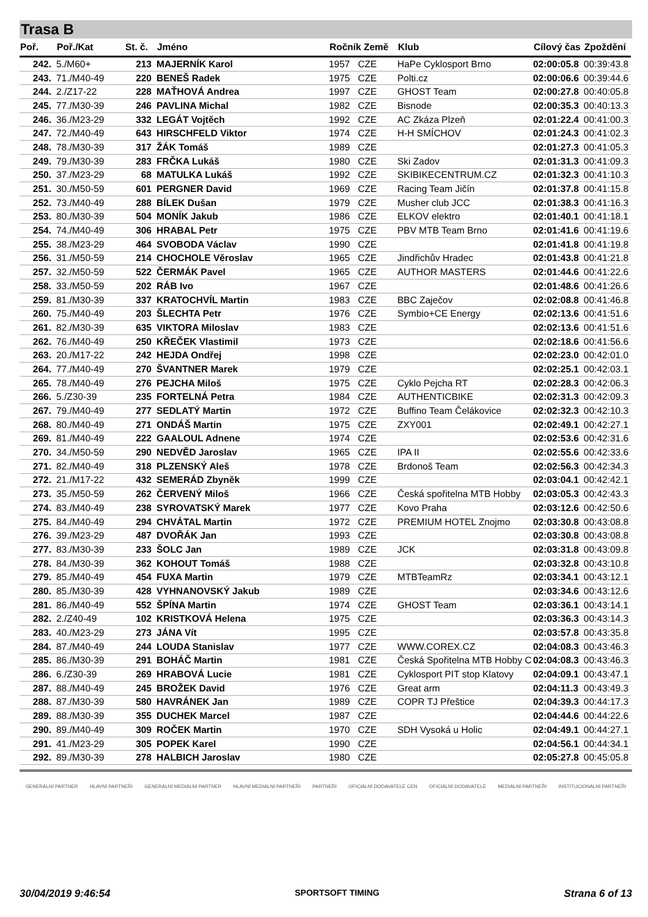Trasa B
| Poř. | Poř./Kat | St. č. | Jméno | Ročník Země | Klub | Cílový čas | Zpoždění |
| --- | --- | --- | --- | --- | --- | --- | --- |
| 242. | 5./M60+ | 213 | MAJERNÍK Karol | 1957 CZE | HaPe Cyklosport Brno | 02:00:05.8 | 00:39:43.8 |
| 243. | 71./M40-49 | 220 | BENEŠ Radek | 1975 CZE | Polti.cz | 02:00:06.6 | 00:39:44.6 |
| 244. | 2./Z17-22 | 228 | MAŤHOVÁ Andrea | 1997 CZE | GHOST Team | 02:00:27.8 | 00:40:05.8 |
| 245. | 77./M30-39 | 246 | PAVLINA Michal | 1982 CZE | Bisnode | 02:00:35.3 | 00:40:13.3 |
| 246. | 36./M23-29 | 332 | LEGÁT Vojtěch | 1992 CZE | AC Zkáza Plzeň | 02:01:22.4 | 00:41:00.3 |
| 247. | 72./M40-49 | 643 | HIRSCHFELD Viktor | 1974 CZE | H-H SMÍCHOV | 02:01:24.3 | 00:41:02.3 |
| 248. | 78./M30-39 | 317 | ŽÁK Tomáš | 1989 CZE | | 02:01:27.3 | 00:41:05.3 |
| 249. | 79./M30-39 | 283 | FRČKA Lukáš | 1980 CZE | Ski Zadov | 02:01:31.3 | 00:41:09.3 |
| 250. | 37./M23-29 | 68 | MATULKA Lukáš | 1992 CZE | SKIBIKECENTRUM.CZ | 02:01:32.3 | 00:41:10.3 |
| 251. | 30./M50-59 | 601 | PERGNER David | 1969 CZE | Racing Team Jičín | 02:01:37.8 | 00:41:15.8 |
| 252. | 73./M40-49 | 288 | BÍLEK Dušan | 1979 CZE | Musher club JCC | 02:01:38.3 | 00:41:16.3 |
| 253. | 80./M30-39 | 504 | MONÍK Jakub | 1986 CZE | ELKOV elektro | 02:01:40.1 | 00:41:18.1 |
| 254. | 74./M40-49 | 306 | HRABAL Petr | 1975 CZE | PBV MTB Team Brno | 02:01:41.6 | 00:41:19.6 |
| 255. | 38./M23-29 | 464 | SVOBODA Václav | 1990 CZE | | 02:01:41.8 | 00:41:19.8 |
| 256. | 31./M50-59 | 214 | CHOCHOLE Věroslav | 1965 CZE | Jindřichův Hradec | 02:01:43.8 | 00:41:21.8 |
| 257. | 32./M50-59 | 522 | ČERMÁK Pavel | 1965 CZE | AUTHOR MASTERS | 02:01:44.6 | 00:41:22.6 |
| 258. | 33./M50-59 | 202 | RÁB Ivo | 1967 CZE | | 02:01:48.6 | 00:41:26.6 |
| 259. | 81./M30-39 | 337 | KRATOCHVÍL Martin | 1983 CZE | BBC Zaječov | 02:02:08.8 | 00:41:46.8 |
| 260. | 75./M40-49 | 203 | ŠLECHTA Petr | 1976 CZE | Symbio+CE Energy | 02:02:13.6 | 00:41:51.6 |
| 261. | 82./M30-39 | 635 | VIKTORA Miloslav | 1983 CZE | | 02:02:13.6 | 00:41:51.6 |
| 262. | 76./M40-49 | 250 | KŘEČEK Vlastimil | 1973 CZE | | 02:02:18.6 | 00:41:56.6 |
| 263. | 20./M17-22 | 242 | HEJDA Ondřej | 1998 CZE | | 02:02:23.0 | 00:42:01.0 |
| 264. | 77./M40-49 | 270 | ŠVANTNER Marek | 1979 CZE | | 02:02:25.1 | 00:42:03.1 |
| 265. | 78./M40-49 | 276 | PEJCHA Miloš | 1975 CZE | Cyklo Pejcha RT | 02:02:28.3 | 00:42:06.3 |
| 266. | 5./Z30-39 | 235 | FORTELNÁ Petra | 1984 CZE | AUTHENTICBIKE | 02:02:31.3 | 00:42:09.3 |
| 267. | 79./M40-49 | 277 | SEDLATÝ Martin | 1972 CZE | Buffino Team Čelákovice | 02:02:32.3 | 00:42:10.3 |
| 268. | 80./M40-49 | 271 | ONDÁŠ Martin | 1975 CZE | ZXY001 | 02:02:49.1 | 00:42:27.1 |
| 269. | 81./M40-49 | 222 | GAALOUL Adnene | 1974 CZE | | 02:02:53.6 | 00:42:31.6 |
| 270. | 34./M50-59 | 290 | NEDVĚD Jaroslav | 1965 CZE | IPA II | 02:02:55.6 | 00:42:33.6 |
| 271. | 82./M40-49 | 318 | PLZENSKÝ Aleš | 1978 CZE | Brdonoš Team | 02:02:56.3 | 00:42:34.3 |
| 272. | 21./M17-22 | 432 | SEMERÁD Zbyněk | 1999 CZE | | 02:03:04.1 | 00:42:42.1 |
| 273. | 35./M50-59 | 262 | ČERVENÝ Miloš | 1966 CZE | Česká spořitelna MTB Hobby | 02:03:05.3 | 00:42:43.3 |
| 274. | 83./M40-49 | 238 | SYROVATSKÝ Marek | 1977 CZE | Kovo Praha | 02:03:12.6 | 00:42:50.6 |
| 275. | 84./M40-49 | 294 | CHVÁTAL Martin | 1972 CZE | PREMIUM HOTEL Znojmo | 02:03:30.8 | 00:43:08.8 |
| 276. | 39./M23-29 | 487 | DVOŘÁK Jan | 1993 CZE | | 02:03:30.8 | 00:43:08.8 |
| 277. | 83./M30-39 | 233 | ŠOLC Jan | 1989 CZE | JCK | 02:03:31.8 | 00:43:09.8 |
| 278. | 84./M30-39 | 362 | KOHOUT Tomáš | 1988 CZE | | 02:03:32.8 | 00:43:10.8 |
| 279. | 85./M40-49 | 454 | FUXA Martin | 1979 CZE | MTBTeamRz | 02:03:34.1 | 00:43:12.1 |
| 280. | 85./M30-39 | 428 | VYHNANOVSKÝ Jakub | 1989 CZE | | 02:03:34.6 | 00:43:12.6 |
| 281. | 86./M40-49 | 552 | ŠPÍNA Martin | 1974 CZE | GHOST Team | 02:03:36.1 | 00:43:14.1 |
| 282. | 2./Z40-49 | 102 | KRISTKOVÁ Helena | 1975 CZE | | 02:03:36.3 | 00:43:14.3 |
| 283. | 40./M23-29 | 273 | JÁNA Vít | 1995 CZE | | 02:03:57.8 | 00:43:35.8 |
| 284. | 87./M40-49 | 244 | LOUDA Stanislav | 1977 CZE | WWW.COREX.CZ | 02:04:08.3 | 00:43:46.3 |
| 285. | 86./M30-39 | 291 | BOHÁČ Martin | 1981 CZE | Česká Spořitelna MTB Hobby C | 02:04:08.3 | 00:43:46.3 |
| 286. | 6./Z30-39 | 269 | HRABOVÁ Lucie | 1981 CZE | Cyklosport PIT stop Klatovy | 02:04:09.1 | 00:43:47.1 |
| 287. | 88./M40-49 | 245 | BROŽEK David | 1976 CZE | Great arm | 02:04:11.3 | 00:43:49.3 |
| 288. | 87./M30-39 | 580 | HAVRÁNEK Jan | 1989 CZE | COPR TJ Přeštice | 02:04:39.3 | 00:44:17.3 |
| 289. | 88./M30-39 | 355 | DUCHEK Marcel | 1987 CZE | | 02:04:44.6 | 00:44:22.6 |
| 290. | 89./M40-49 | 309 | ROČEK Martin | 1970 CZE | SDH Vysoká u Holic | 02:04:49.1 | 00:44:27.1 |
| 291. | 41./M23-29 | 305 | POPEK Karel | 1990 CZE | | 02:04:56.1 | 00:44:34.1 |
| 292. | 89./M30-39 | 278 | HALBICH Jaroslav | 1980 CZE | | 02:05:27.8 | 00:45:05.8 |
GENERÁLNÍ PARTNER HLAVNÍ PARTNEŘI GENERÁLNÍ MEDIÁLNÍ PARTNER HLAVNÍ MEDIÁLNÍ PARTNEŘI PARTNEŘI OFICIÁLNÍ DODAVATELÉ CEN OFICIÁLNÍ DODAVATELÉ MEDIÁLNÍ PARTNEŘI INSTITUCIONÁLNÍ PARTNEŘI
30/04/2019 9:46:54 SPORTSOFT TIMING Strana 6 of 13